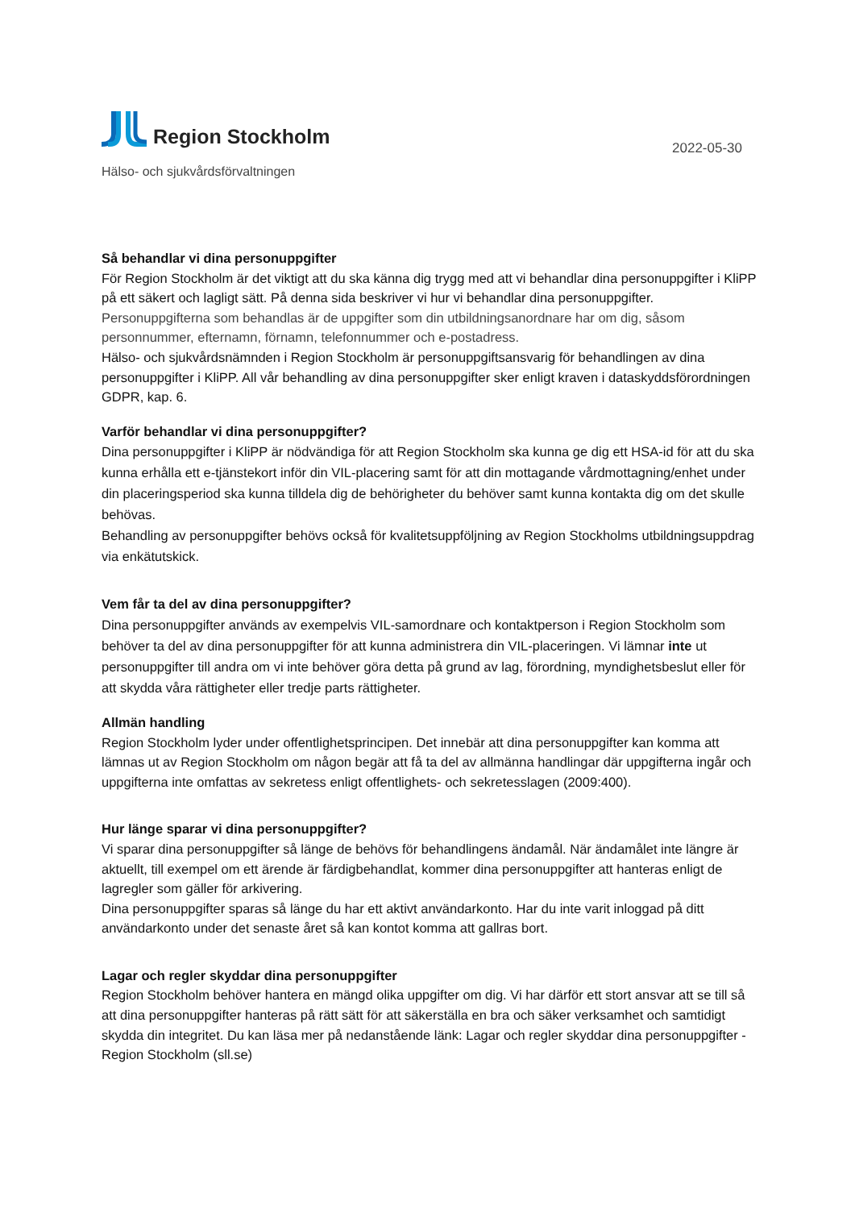Region Stockholm
2022-05-30
Hälso- och sjukvårdsförvaltningen
Så behandlar vi dina personuppgifter
För Region Stockholm är det viktigt att du ska känna dig trygg med att vi behandlar dina personuppgifter i KliPP på ett säkert och lagligt sätt. På denna sida beskriver vi hur vi behandlar dina personuppgifter. Personuppgifterna som behandlas är de uppgifter som din utbildningsanordnare har om dig, såsom personnummer, efternamn, förnamn, telefonnummer och e-postadress.
Hälso- och sjukvårdsnämnden i Region Stockholm är personuppgiftsansvarig för behandlingen av dina personuppgifter i KliPP. All vår behandling av dina personuppgifter sker enligt kraven i dataskyddsförordningen GDPR, kap. 6.
Varför behandlar vi dina personuppgifter?
Dina personuppgifter i KliPP är nödvändiga för att Region Stockholm ska kunna ge dig ett HSA-id för att du ska kunna erhålla ett e-tjänstekort inför din VIL-placering samt för att din mottagande vårdmottagning/enhet under din placeringsperiod ska kunna tilldela dig de behörigheter du behöver samt kunna kontakta dig om det skulle behövas.
Behandling av personuppgifter behövs också för kvalitetsuppföljning av Region Stockholms utbildningsuppdrag via enkätutskick.
Vem får ta del av dina personuppgifter?
Dina personuppgifter används av exempelvis VIL-samordnare och kontaktperson i Region Stockholm som behöver ta del av dina personuppgifter för att kunna administrera din VIL-placeringen. Vi lämnar inte ut personuppgifter till andra om vi inte behöver göra detta på grund av lag, förordning, myndighetsbeslut eller för att skydda våra rättigheter eller tredje parts rättigheter.
Allmän handling
Region Stockholm lyder under offentlighetsprincipen. Det innebär att dina personuppgifter kan komma att lämnas ut av Region Stockholm om någon begär att få ta del av allmänna handlingar där uppgifterna ingår och uppgifterna inte omfattas av sekretess enligt offentlighets- och sekretesslagen (2009:400).
Hur länge sparar vi dina personuppgifter?
Vi sparar dina personuppgifter så länge de behövs för behandlingens ändamål. När ändamålet inte längre är aktuellt, till exempel om ett ärende är färdigbehandlat, kommer dina personuppgifter att hanteras enligt de lagregler som gäller för arkivering.
Dina personuppgifter sparas så länge du har ett aktivt användarkonto. Har du inte varit inloggad på ditt användarkonto under det senaste året så kan kontot komma att gallras bort.
Lagar och regler skyddar dina personuppgifter
Region Stockholm behöver hantera en mängd olika uppgifter om dig. Vi har därför ett stort ansvar att se till så att dina personuppgifter hanteras på rätt sätt för att säkerställa en bra och säker verksamhet och samtidigt skydda din integritet. Du kan läsa mer på nedanstående länk: Lagar och regler skyddar dina personuppgifter - Region Stockholm (sll.se)